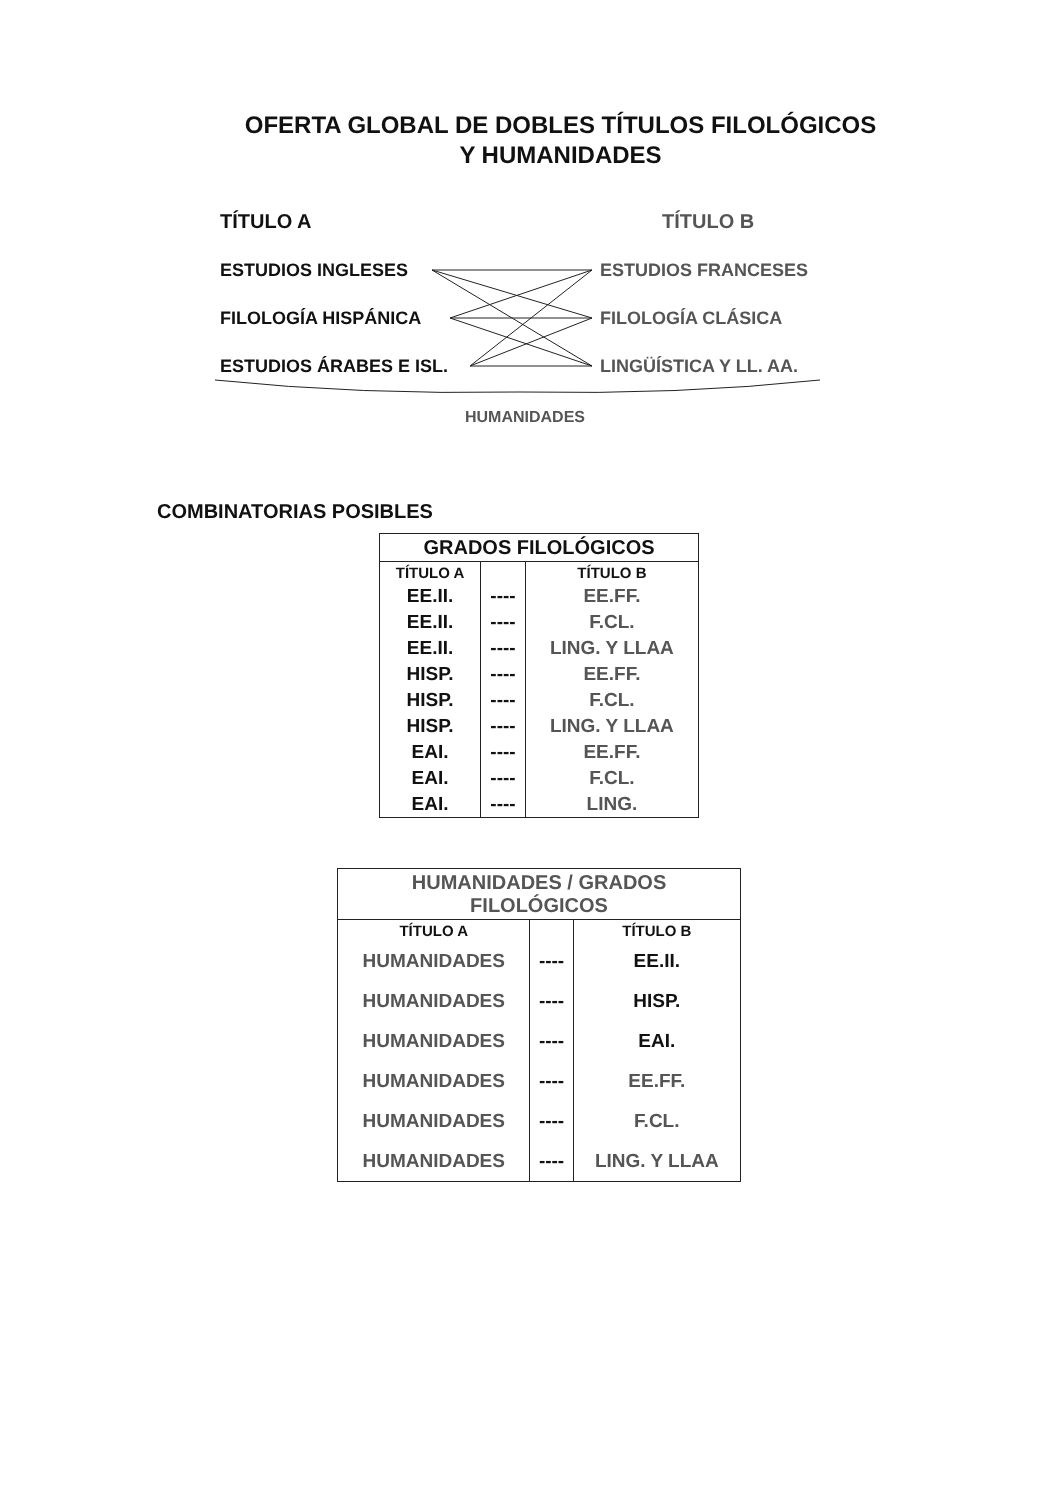OFERTA GLOBAL DE DOBLES TÍTULOS FILOLÓGICOS
Y HUMANIDADES
TÍTULO A TÍTULO B
ESTUDIOS INGLESES ESTUDIOS FRANCESES
FILOLOGÍA HISPÁNICA FILOLOGÍA CLÁSICA
ESTUDIOS ÁRABES E ISL. LINGÜÍSTICA Y LL. AA.
HUMANIDADES
COMBINATORIAS POSIBLES
| GRADOS FILOLÓGICOS | | |
| --- | --- | --- |
| TÍTULO A | | TÍTULO B |
| EE.II. | ---- | EE.FF. |
| EE.II. | ---- | F.CL. |
| EE.II. | ---- | LING. Y LLAA |
| HISP. | ---- | EE.FF. |
| HISP. | ---- | F.CL. |
| HISP. | ---- | LING. Y LLAA |
| EAI. | ---- | EE.FF. |
| EAI. | ---- | F.CL. |
| EAI. | ---- | LING. |
| HUMANIDADES / GRADOS FILOLÓGICOS | | |
| --- | --- | --- |
| TÍTULO A | | TÍTULO B |
| HUMANIDADES | ---- | EE.II. |
| HUMANIDADES | ---- | HISP. |
| HUMANIDADES | ---- | EAI. |
| HUMANIDADES | ---- | EE.FF. |
| HUMANIDADES | ---- | F.CL. |
| HUMANIDADES | ---- | LING. Y LLAA |